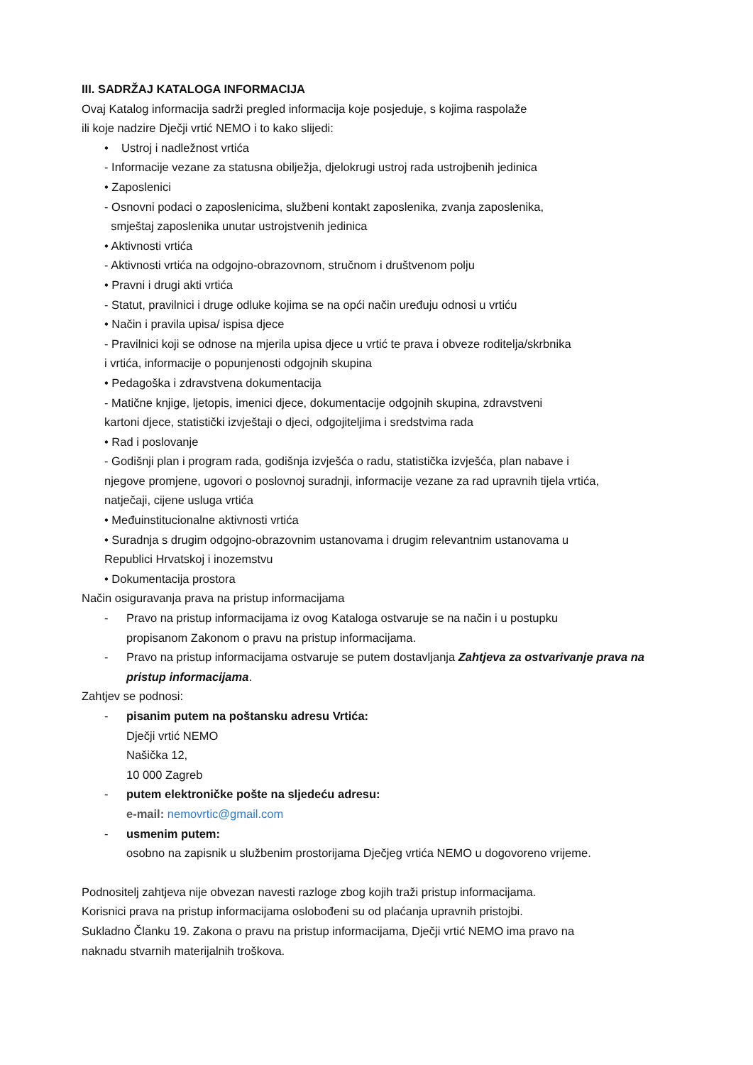III. SADRŽAJ KATALOGA INFORMACIJA
Ovaj Katalog informacija sadrži pregled informacija koje posjeduje, s kojima raspolaže
ili koje nadzire Dječji vrtić NEMO i to kako slijedi:
• Ustroj i nadležnost vrtića
- Informacije vezane za statusna obilježja, djelokrugi ustroj rada ustrojbenih jedinica
• Zaposlenici
- Osnovni podaci o zaposlenicima, službeni kontakt zaposlenika, zvanja zaposlenika,
smještaj zaposlenika unutar ustrojstvenih jedinica
• Aktivnosti vrtića
- Aktivnosti vrtića na odgojno-obrazovnom, stručnom i društvenom polju
• Pravni i drugi akti vrtića
- Statut, pravilnici i druge odluke kojima se na opći način uređuju odnosi u vrtiću
• Način i pravila upisa/ ispisa djece
- Pravilnici koji se odnose na mjerila upisa djece u vrtić te prava i obveze roditelja/skrbnika
i vrtića, informacije o popunjenosti odgojnih skupina
• Pedagoška i zdravstvena dokumentacija
- Matične knjige, ljetopis, imenici djece, dokumentacije odgojnih skupina, zdravstveni
kartoni djece, statistički izvještaji o djeci, odgojiteljima i sredstvima rada
• Rad i poslovanje
- Godišnji plan i program rada, godišnja izvješća o radu, statistička izvješća, plan nabave i
njegove promjene, ugovori o poslovnoj suradnji, informacije vezane za rad upravnih tijela vrtića,
natječaji, cijene usluga vrtića
• Međuinstitucionalne aktivnosti vrtića
• Suradnja s drugim odgojno-obrazovnim ustanovama i drugim relevantnim ustanovama u
Republici Hrvatskoj i inozemstvu
• Dokumentacija prostora
Način osiguravanja prava na pristup informacijama
- Pravo na pristup informacijama iz ovog Kataloga ostvaruje se na način i u postupku
propisanom Zakonom o pravu na pristup informacijama.
- Pravo na pristup informacijama ostvaruje se putem dostavljanja Zahtjeva za ostvarivanje prava na pristup informacijama.
Zahtjev se podnosi:
- pisanim putem na poštansku adresu Vrtića:
Dječji vrtić NEMO
Našička 12,
10 000 Zagreb
- putem elektroničke pošte na sljedeću adresu:
e-mail: nemovrtic@gmail.com
- usmenim putem:
osobno na zapisnik u službenim prostorijama Dječjeg vrtića NEMO u dogovoreno vrijeme.
Podnositelj zahtjeva nije obvezan navesti razloge zbog kojih traži pristup informacijama.
Korisnici prava na pristup informacijama oslobođeni su od plaćanja upravnih pristojbi.
Sukladno Članku 19. Zakona o pravu na pristup informacijama, Dječji vrtić NEMO ima pravo na
naknadu stvarnih materijalnih troškova.